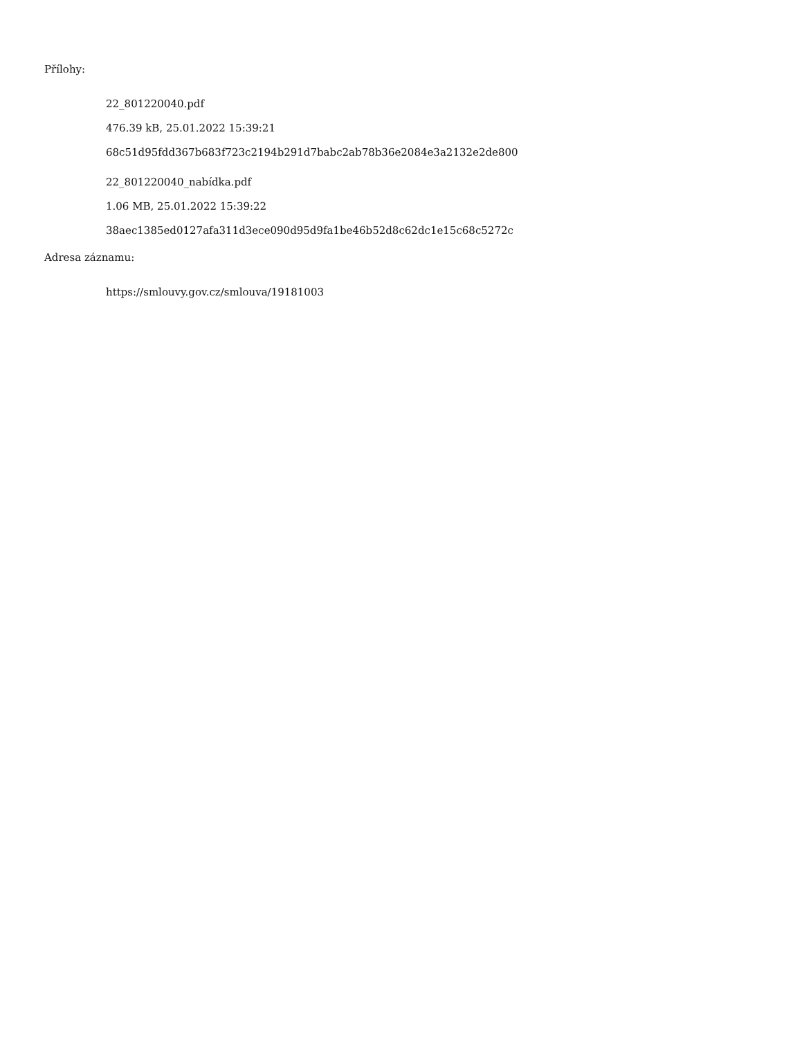Přílohy:
22_801220040.pdf
476.39 kB, 25.01.2022 15:39:21
68c51d95fdd367b683f723c2194b291d7babc2ab78b36e2084e3a2132e2de800
22_801220040_nabídka.pdf
1.06 MB, 25.01.2022 15:39:22
38aec1385ed0127afa311d3ece090d95d9fa1be46b52d8c62dc1e15c68c5272c
Adresa záznamu:
https://smlouvy.gov.cz/smlouva/19181003